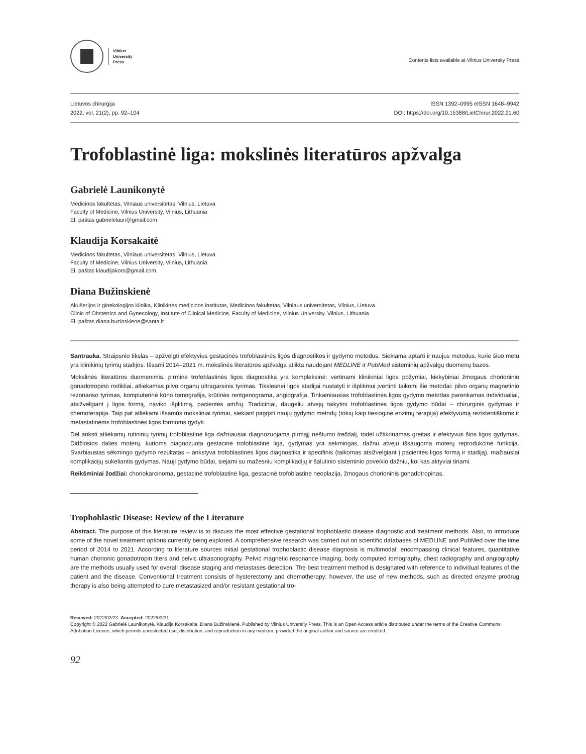Vilnius
University
Press
Contents lists available at Vilnius University Press
Lietuvos chirurgija
2022, vol. 21(2), pp. 92–104
ISSN 1392–0995 eISSN 1648–9942
DOI: https://doi.org/10.15388/LietChirur.2022.21.60
Trofoblastinė liga: mokslinės literatūros apžvalga
Gabrielė Launikonytė
Medicinos fakultetas, Vilniaus universitetas, Vilnius, Lietuva
Faculty of Medicine, Vilnius University, Vilnius, Lithuania
El. paštas gabrielelaun@gmail.com
Klaudija Korsakaitė
Medicinos fakultetas, Vilniaus universitetas, Vilnius, Lietuva
Faculty of Medicine, Vilnius University, Vilnius, Lithuania
El. paštas klaudijakors@gmail.com
Diana Bužinskienė
Akušerijos ir ginekologijos klinika, Klinikinės medicinos institutas, Medicinos fakultetas, Vilniaus universitetas, Vilnius, Lietuva
Clinic of Obstetrics and Gynecology, Institute of Clinical Medicine, Faculty of Medicine, Vilnius University, Vilnius, Lithuania
El. paštas diana.buzinskiene@santa.lt
Santrauka. Straipsnio tikslas – apžvelgti efektyvius gestacinės trofoblastinės ligos diagnostikos ir gydymo metodus. Siekiama aptarti ir naujus metodus, kurie šiuo metu yra klinikinių tyrimų stadijos. Išsami 2014–2021 m. mokslinės literatūros apžvalga atlikta naudojant MEDLINE ir PubMed sisteminių apžvalgų duomenų bazes.
Mokslinės literatūros duomenimis, pirminė trofoblastinės ligos diagnostika yra kompleksinė: vertinami klinikiniai ligos požymiai, kiekybiniai žmogaus chorioninio gonadotropino rodikliai, atliekamas pilvo organų ultragarsinis tyrimas. Tikslesnei ligos stadijai nustatyti ir išplitimui įvertinti taikomi šie metodai: pilvo organų magnetinio rezonanso tyrimas, kompiuterinė kūno tomografija, krūtinės rentgenograma, angiografija. Tinkamiausias trofoblastinės ligos gydymo metodas parenkamas individualiai, atsižvelgiant į ligos formą, naviko išplitimą, pacientės amžių. Tradiciniai, daugeliu atvejų taikytini trofoblastinės ligos gydymo būdai – chirurginis gydymas ir chemoterapija. Taip pat atliekami išsamūs moksliniai tyrimai, siekiant pagrįsti naujų gydymo metodų (tokių kaip tiesioginė enzimų terapija) efektyvumą rezistentiškoms ir metastatinėms trofoblastinės ligos formoms gydyti.
Dėl anksti atliekamų rutininių tyrimų trofoblastinė liga dažniausiai diagnozuojama pirmąjį nėštumo trečdalį, todėl užtikrinamas greitas ir efektyvus šios ligos gydymas. Didžiosios dalies moterų, kurioms diagnozuota gestacinė trofoblastinė liga, gydymas yra sėkmingas, dažnu atveju išsaugoma moterų reprodukcinė funkcija. Svarbiausias sėkmingo gydymo rezultatas – ankstyva trofoblastinės ligos diagnostika ir specifinis (taikomas atsižvelgiant į pacientės ligos formą ir stadiją), mažiausiai komplikacijų sukeliantis gydymas. Nauji gydymo būdai, siejami su mažesniu komplikacijų ir šalutinio sisteminio poveikio dažniu, kol kas aktyviai tiriami.
Reikšminiai žodžiai: choriokarcinoma, gestacinė trofoblastinė liga, gestacinė trofoblastinė neoplazija, žmogaus chorioninis gonadotropinas.
Trophoblastic Disease: Review of the Literature
Abstract. The purpose of this literature review is to discuss the most effective gestational trophoblastic disease diagnostic and treatment methods. Also, to introduce some of the novel treatment options currently being explored. A comprehensive research was carried out on scientific databases of MEDLINE and PubMed over the time period of 2014 to 2021. According to literature sources initial gestational trophoblastic disease diagnosis is multimodal: encompassing clinical features, quantitative human chorionic gonadotropin titers and pelvic ultrasonography. Pelvic magnetic resonance imaging, body computed tomography, chest radiography and angiography are the methods usually used for overall disease staging and metastases detection. The best treatment method is designated with reference to individual features of the patient and the disease. Conventional treatment consists of hysterectomy and chemotherapy; however, the use of new methods, such as directed enzyme prodrug therapy is also being attempted to cure metastasized and/or resistant gestational tro-
Received: 2022/02/23. Accepted: 2022/03/31.
Copyright © 2022 Gabrielė Launikonytė, Klaudija Korsakaitė, Diana Bužinskienė. Published by Vilnius University Press. This is an Open Access article distributed under the terms of the Creative Commons Attribution Licence, which permits unrestricted use, distribution, and reproduction in any medium, provided the original author and source are credited.
92